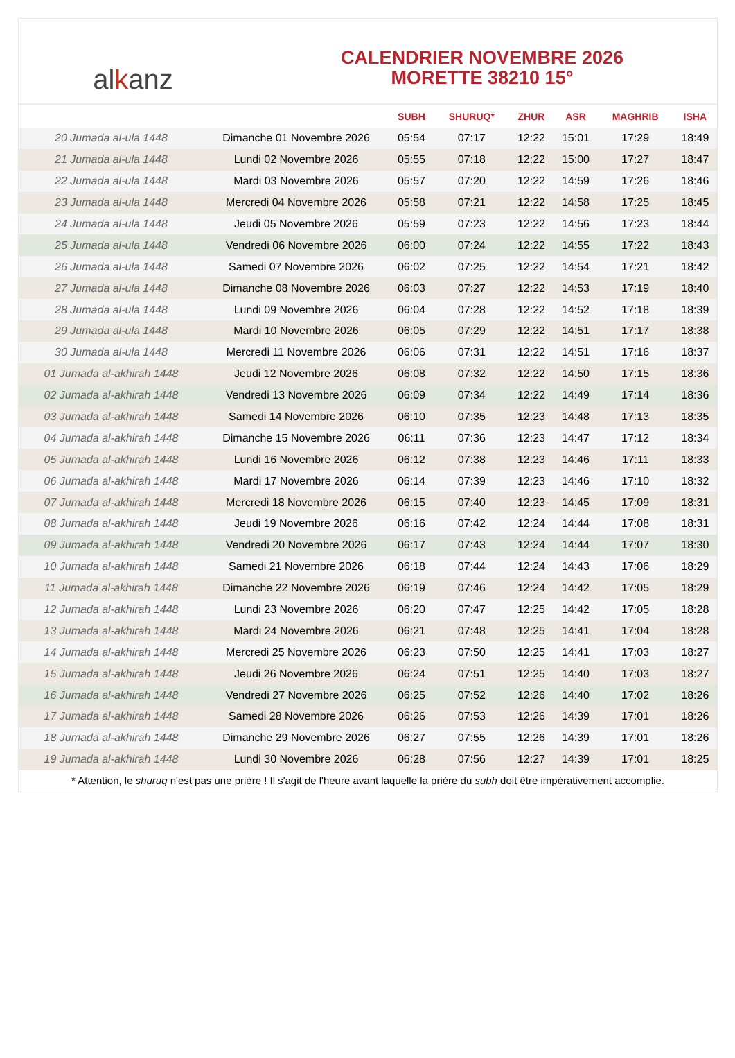al k anz
CALENDRIER NOVEMBRE 2026
MORETTE 38210 15°
| | | SUBH | SHURUQ* | ZHUR | ASR | MAGHRIB | ISHA |
| --- | --- | --- | --- | --- | --- | --- | --- |
| 20 Jumada al-ula 1448 | Dimanche 01 Novembre 2026 | 05:54 | 07:17 | 12:22 | 15:01 | 17:29 | 18:49 |
| 21 Jumada al-ula 1448 | Lundi 02 Novembre 2026 | 05:55 | 07:18 | 12:22 | 15:00 | 17:27 | 18:47 |
| 22 Jumada al-ula 1448 | Mardi 03 Novembre 2026 | 05:57 | 07:20 | 12:22 | 14:59 | 17:26 | 18:46 |
| 23 Jumada al-ula 1448 | Mercredi 04 Novembre 2026 | 05:58 | 07:21 | 12:22 | 14:58 | 17:25 | 18:45 |
| 24 Jumada al-ula 1448 | Jeudi 05 Novembre 2026 | 05:59 | 07:23 | 12:22 | 14:56 | 17:23 | 18:44 |
| 25 Jumada al-ula 1448 | Vendredi 06 Novembre 2026 | 06:00 | 07:24 | 12:22 | 14:55 | 17:22 | 18:43 |
| 26 Jumada al-ula 1448 | Samedi 07 Novembre 2026 | 06:02 | 07:25 | 12:22 | 14:54 | 17:21 | 18:42 |
| 27 Jumada al-ula 1448 | Dimanche 08 Novembre 2026 | 06:03 | 07:27 | 12:22 | 14:53 | 17:19 | 18:40 |
| 28 Jumada al-ula 1448 | Lundi 09 Novembre 2026 | 06:04 | 07:28 | 12:22 | 14:52 | 17:18 | 18:39 |
| 29 Jumada al-ula 1448 | Mardi 10 Novembre 2026 | 06:05 | 07:29 | 12:22 | 14:51 | 17:17 | 18:38 |
| 30 Jumada al-ula 1448 | Mercredi 11 Novembre 2026 | 06:06 | 07:31 | 12:22 | 14:51 | 17:16 | 18:37 |
| 01 Jumada al-akhirah 1448 | Jeudi 12 Novembre 2026 | 06:08 | 07:32 | 12:22 | 14:50 | 17:15 | 18:36 |
| 02 Jumada al-akhirah 1448 | Vendredi 13 Novembre 2026 | 06:09 | 07:34 | 12:22 | 14:49 | 17:14 | 18:36 |
| 03 Jumada al-akhirah 1448 | Samedi 14 Novembre 2026 | 06:10 | 07:35 | 12:23 | 14:48 | 17:13 | 18:35 |
| 04 Jumada al-akhirah 1448 | Dimanche 15 Novembre 2026 | 06:11 | 07:36 | 12:23 | 14:47 | 17:12 | 18:34 |
| 05 Jumada al-akhirah 1448 | Lundi 16 Novembre 2026 | 06:12 | 07:38 | 12:23 | 14:46 | 17:11 | 18:33 |
| 06 Jumada al-akhirah 1448 | Mardi 17 Novembre 2026 | 06:14 | 07:39 | 12:23 | 14:46 | 17:10 | 18:32 |
| 07 Jumada al-akhirah 1448 | Mercredi 18 Novembre 2026 | 06:15 | 07:40 | 12:23 | 14:45 | 17:09 | 18:31 |
| 08 Jumada al-akhirah 1448 | Jeudi 19 Novembre 2026 | 06:16 | 07:42 | 12:24 | 14:44 | 17:08 | 18:31 |
| 09 Jumada al-akhirah 1448 | Vendredi 20 Novembre 2026 | 06:17 | 07:43 | 12:24 | 14:44 | 17:07 | 18:30 |
| 10 Jumada al-akhirah 1448 | Samedi 21 Novembre 2026 | 06:18 | 07:44 | 12:24 | 14:43 | 17:06 | 18:29 |
| 11 Jumada al-akhirah 1448 | Dimanche 22 Novembre 2026 | 06:19 | 07:46 | 12:24 | 14:42 | 17:05 | 18:29 |
| 12 Jumada al-akhirah 1448 | Lundi 23 Novembre 2026 | 06:20 | 07:47 | 12:25 | 14:42 | 17:05 | 18:28 |
| 13 Jumada al-akhirah 1448 | Mardi 24 Novembre 2026 | 06:21 | 07:48 | 12:25 | 14:41 | 17:04 | 18:28 |
| 14 Jumada al-akhirah 1448 | Mercredi 25 Novembre 2026 | 06:23 | 07:50 | 12:25 | 14:41 | 17:03 | 18:27 |
| 15 Jumada al-akhirah 1448 | Jeudi 26 Novembre 2026 | 06:24 | 07:51 | 12:25 | 14:40 | 17:03 | 18:27 |
| 16 Jumada al-akhirah 1448 | Vendredi 27 Novembre 2026 | 06:25 | 07:52 | 12:26 | 14:40 | 17:02 | 18:26 |
| 17 Jumada al-akhirah 1448 | Samedi 28 Novembre 2026 | 06:26 | 07:53 | 12:26 | 14:39 | 17:01 | 18:26 |
| 18 Jumada al-akhirah 1448 | Dimanche 29 Novembre 2026 | 06:27 | 07:55 | 12:26 | 14:39 | 17:01 | 18:26 |
| 19 Jumada al-akhirah 1448 | Lundi 30 Novembre 2026 | 06:28 | 07:56 | 12:27 | 14:39 | 17:01 | 18:25 |
* Attention, le shuruq n'est pas une prière ! Il s'agit de l'heure avant laquelle la prière du subh doit être impérativement accomplie.